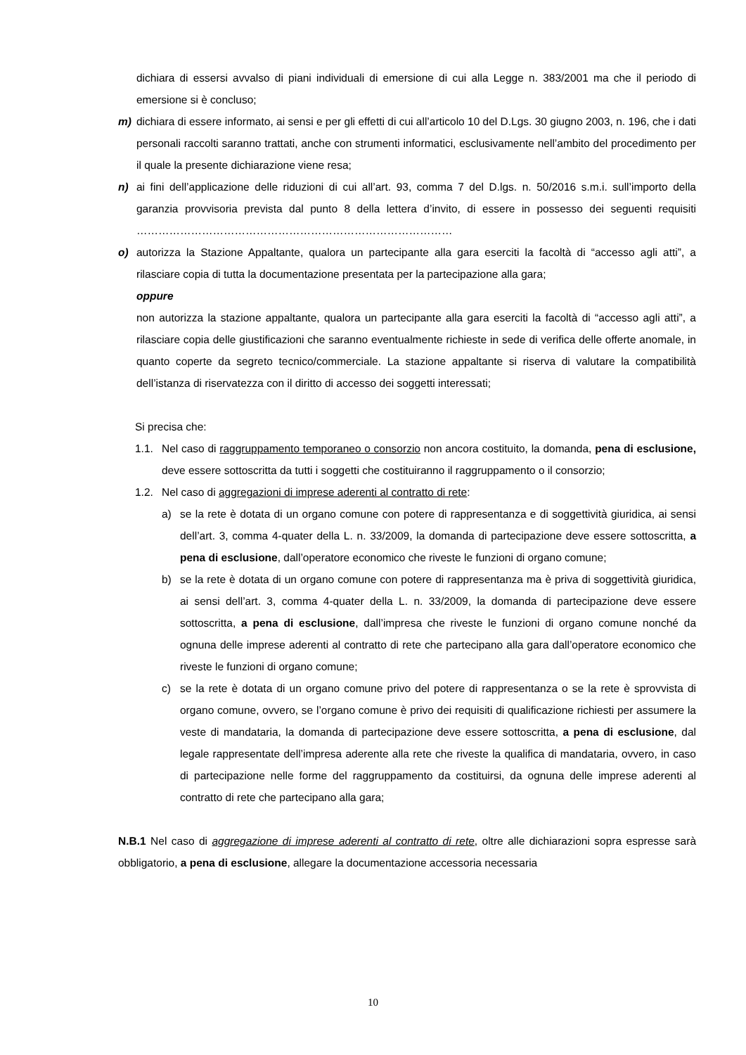dichiara di essersi avvalso di piani individuali di emersione di cui alla Legge n. 383/2001 ma che il periodo di emersione si è concluso;
m) dichiara di essere informato, ai sensi e per gli effetti di cui all’articolo 10 del D.Lgs. 30 giugno 2003, n. 196, che i dati personali raccolti saranno trattati, anche con strumenti informatici, esclusivamente nell’ambito del procedimento per il quale la presente dichiarazione viene resa;
n) ai fini dell’applicazione delle riduzioni di cui all’art. 93, comma 7 del D.lgs. n. 50/2016 s.m.i. sull’importo della garanzia provvisoria prevista dal punto 8 della lettera d’invito, di essere in possesso dei seguenti requisiti ……………………………………………………………………………
o) autorizza la Stazione Appaltante, qualora un partecipante alla gara eserciti la facoltà di “accesso agli atti”, a rilasciare copia di tutta la documentazione presentata per la partecipazione alla gara;
oppure
non autorizza la stazione appaltante, qualora un partecipante alla gara eserciti la facoltà di “accesso agli atti”, a rilasciare copia delle giustificazioni che saranno eventualmente richieste in sede di verifica delle offerte anomale, in quanto coperte da segreto tecnico/commerciale. La stazione appaltante si riserva di valutare la compatibilità dell’istanza di riservatezza con il diritto di accesso dei soggetti interessati;
Si precisa che:
1.1. Nel caso di raggruppamento temporaneo o consorzio non ancora costituito, la domanda, pena di esclusione, deve essere sottoscritta da tutti i soggetti che costituiranno il raggruppamento o il consorzio;
1.2. Nel caso di aggregazioni di imprese aderenti al contratto di rete:
a) se la rete è dotata di un organo comune con potere di rappresentanza e di soggettività giuridica, ai sensi dell’art. 3, comma 4-quater della L. n. 33/2009, la domanda di partecipazione deve essere sottoscritta, a pena di esclusione, dall’operatore economico che riveste le funzioni di organo comune;
b) se la rete è dotata di un organo comune con potere di rappresentanza ma è priva di soggettività giuridica, ai sensi dell’art. 3, comma 4-quater della L. n. 33/2009, la domanda di partecipazione deve essere sottoscritta, a pena di esclusione, dall’impresa che riveste le funzioni di organo comune nonché da ognuna delle imprese aderenti al contratto di rete che partecipano alla gara dall’operatore economico che riveste le funzioni di organo comune;
c) se la rete è dotata di un organo comune privo del potere di rappresentanza o se la rete è sprovvista di organo comune, ovvero, se l’organo comune è privo dei requisiti di qualificazione richiesti per assumere la veste di mandataria, la domanda di partecipazione deve essere sottoscritta, a pena di esclusione, dal legale rappresentate dell’impresa aderente alla rete che riveste la qualifica di mandataria, ovvero, in caso di partecipazione nelle forme del raggruppamento da costituirsi, da ognuna delle imprese aderenti al contratto di rete che partecipano alla gara;
N.B.1 Nel caso di aggregazione di imprese aderenti al contratto di rete, oltre alle dichiarazioni sopra espresse sarà obbligatorio, a pena di esclusione, allegare la documentazione accessoria necessaria
10